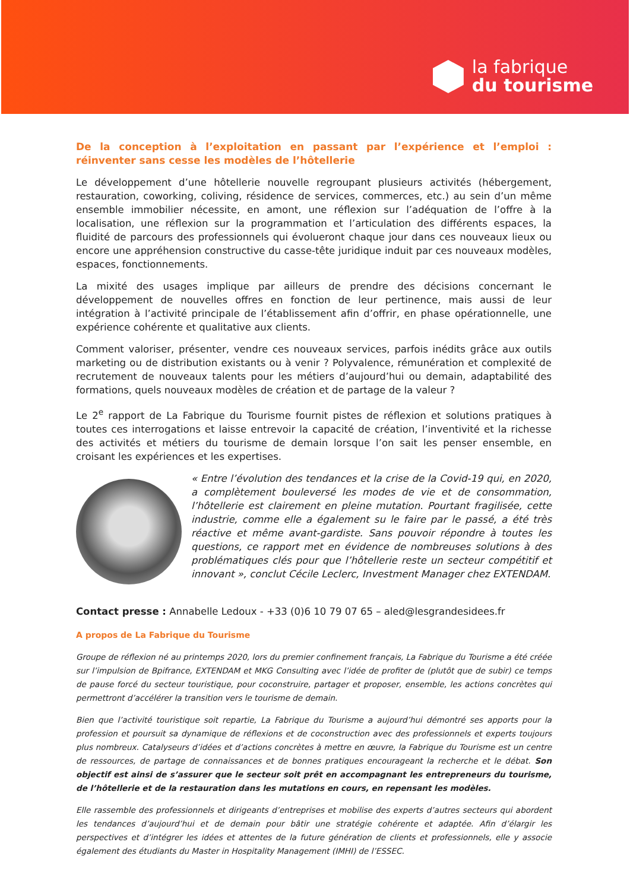la fabrique
du tourisme
De la conception à l’exploitation en passant par l’expérience et l’emploi : réinventer sans cesse les modèles de l’hôtellerie
Le développement d’une hôtellerie nouvelle regroupant plusieurs activités (hébergement, restauration, coworking, coliving, résidence de services, commerces, etc.) au sein d’un même ensemble immobilier nécessite, en amont, une réflexion sur l’adéquation de l’offre à la localisation, une réflexion sur la programmation et l’articulation des différents espaces, la fluidité de parcours des professionnels qui évolueront chaque jour dans ces nouveaux lieux ou encore une appréhension constructive du casse-tête juridique induit par ces nouveaux modèles, espaces, fonctionnements.
La mixité des usages implique par ailleurs de prendre des décisions concernant le développement de nouvelles offres en fonction de leur pertinence, mais aussi de leur intégration à l’activité principale de l’établissement afin d’offrir, en phase opérationnelle, une expérience cohérente et qualitative aux clients.
Comment valoriser, présenter, vendre ces nouveaux services, parfois inédits grâce aux outils marketing ou de distribution existants ou à venir ? Polyvalence, rémunération et complexité de recrutement de nouveaux talents pour les métiers d’aujourd’hui ou demain, adaptabilité des formations, quels nouveaux modèles de création et de partage de la valeur ?
Le 2<sup>e</sup> rapport de La Fabrique du Tourisme fournit pistes de réflexion et solutions pratiques à toutes ces interrogations et laisse entrevoir la capacité de création, l’inventivité et la richesse des activités et métiers du tourisme de demain lorsque l’on sait les penser ensemble, en croisant les expériences et les expertises.
« Entre l’évolution des tendances et la crise de la Covid-19 qui, en 2020, a complètement bouleversé les modes de vie et de consommation, l’hôtellerie est clairement en pleine mutation. Pourtant fragilisée, cette industrie, comme elle a également su le faire par le passé, a été très réactive et même avant-gardiste. Sans pouvoir répondre à toutes les questions, ce rapport met en évidence de nombreuses solutions à des problématiques clés pour que l’hôtellerie reste un secteur compétitif et innovant », conclut Cécile Leclerc, Investment Manager chez EXTENDAM.
Contact presse : Annabelle Ledoux - +33 (0)6 10 79 07 65 – aled@lesgrandesidees.fr
A propos de La Fabrique du Tourisme
Groupe de réflexion né au printemps 2020, lors du premier confinement français, La Fabrique du Tourisme a été créée sur l’impulsion de Bpifrance, EXTENDAM et MKG Consulting avec l’idée de profiter de (plutôt que de subir) ce temps de pause forcé du secteur touristique, pour coconstruire, partager et proposer, ensemble, les actions concrètes qui permettront d’accélérer la transition vers le tourisme de demain.
Bien que l’activité touristique soit repartie, La Fabrique du Tourisme a aujourd’hui démontré ses apports pour la profession et poursuit sa dynamique de réflexions et de coconstruction avec des professionnels et experts toujours plus nombreux. Catalyseurs d’idées et d’actions concrètes à mettre en œuvre, la Fabrique du Tourisme est un centre de ressources, de partage de connaissances et de bonnes pratiques encourageant la recherche et le débat. Son objectif est ainsi de s’assurer que le secteur soit prêt en accompagnant les entrepreneurs du tourisme, de l’hôtellerie et de la restauration dans les mutations en cours, en repensant les modèles.
Elle rassemble des professionnels et dirigeants d’entreprises et mobilise des experts d’autres secteurs qui abordent les tendances d’aujourd’hui et de demain pour bâtir une stratégie cohérente et adaptée. Afin d’élargir les perspectives et d’intégrer les idées et attentes de la future génération de clients et professionnels, elle y associe également des étudiants du Master in Hospitality Management (IMHI) de l’ESSEC.